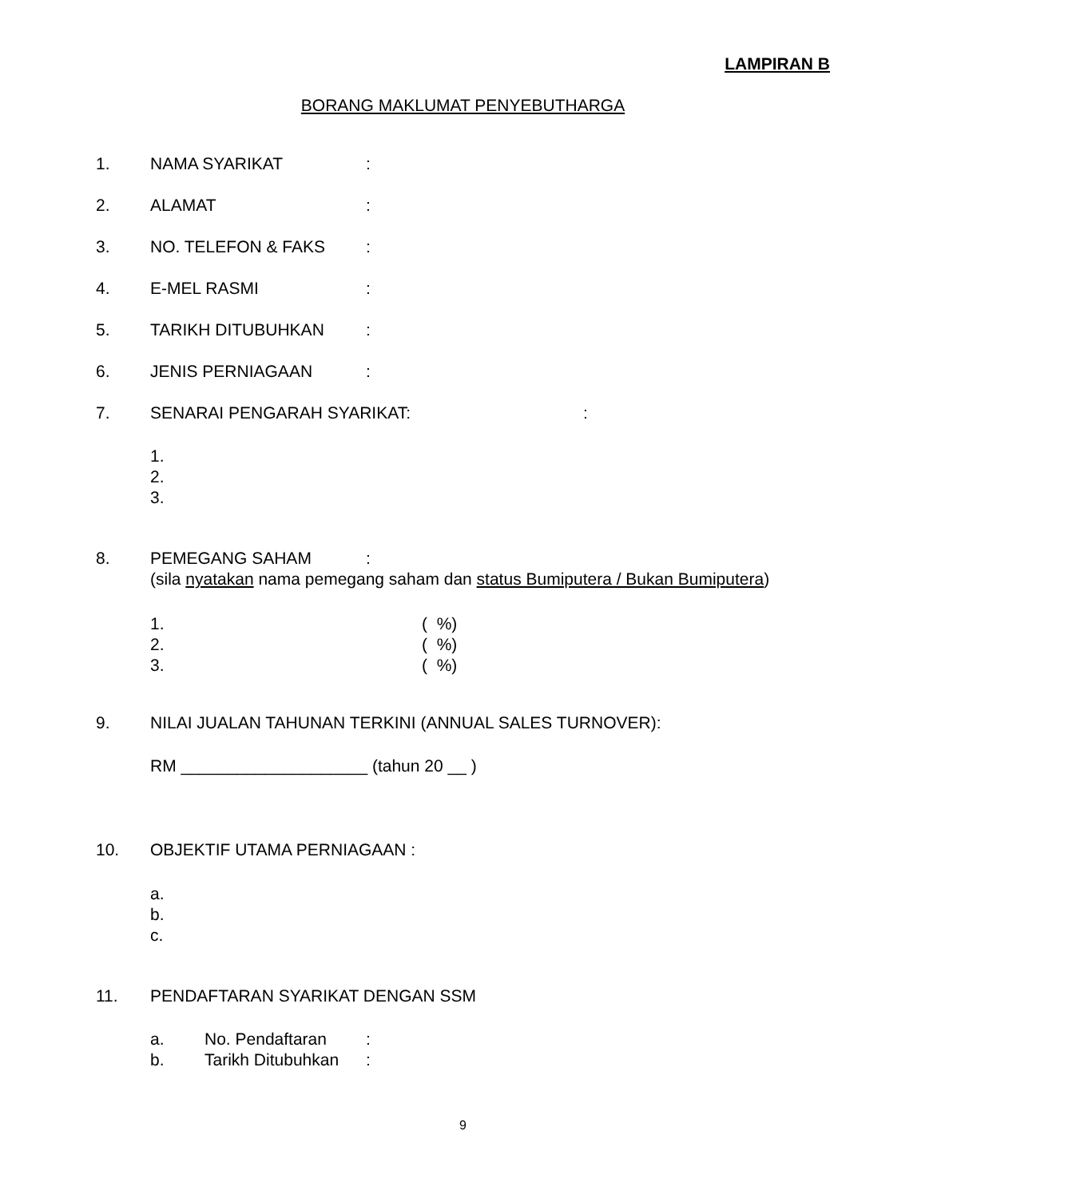LAMPIRAN B
BORANG MAKLUMAT PENYEBUTHARGA
1. NAMA SYARIKAT:
2. ALAMAT:
3. NO. TELEFON & FAKS:
4. E-MEL RASMI:
5. TARIKH DITUBUHKAN:
6. JENIS PERNIAGAAN:
7. SENARAI PENGARAH SYARIKAT::
1.
2.
3.
8. PEMEGANG SAHAM:
(sila nyatakan nama pemegang saham dan status Bumiputera / Bukan Bumiputera)
1. ( %)
2. ( %)
3. ( %)
9. NILAI JUALAN TAHUNAN TERKINI (ANNUAL SALES TURNOVER):
RM ____________________ (tahun 20 __ )
10. OBJEKTIF UTAMA PERNIAGAAN :
a.
b.
c.
11. PENDAFTARAN SYARIKAT DENGAN SSM
a. No. Pendaftaran:
b. Tarikh Ditubuhkan:
9